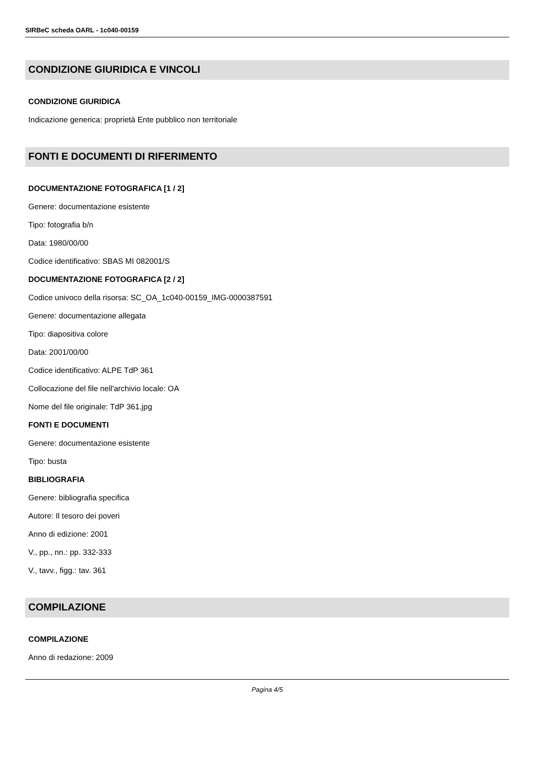SIRBeC scheda OARL - 1c040-00159
CONDIZIONE GIURIDICA E VINCOLI
CONDIZIONE GIURIDICA
Indicazione generica: proprietà Ente pubblico non territoriale
FONTI E DOCUMENTI DI RIFERIMENTO
DOCUMENTAZIONE FOTOGRAFICA [1 / 2]
Genere: documentazione esistente
Tipo: fotografia b/n
Data: 1980/00/00
Codice identificativo: SBAS MI 082001/S
DOCUMENTAZIONE FOTOGRAFICA [2 / 2]
Codice univoco della risorsa: SC_OA_1c040-00159_IMG-0000387591
Genere: documentazione allegata
Tipo: diapositiva colore
Data: 2001/00/00
Codice identificativo: ALPE TdP 361
Collocazione del file nell'archivio locale: OA
Nome del file originale: TdP 361.jpg
FONTI E DOCUMENTI
Genere: documentazione esistente
Tipo: busta
BIBLIOGRAFIA
Genere: bibliografia specifica
Autore: Il tesoro dei poveri
Anno di edizione: 2001
V., pp., nn.: pp. 332-333
V., tavv., figg.: tav. 361
COMPILAZIONE
COMPILAZIONE
Anno di redazione: 2009
Pagina 4/5